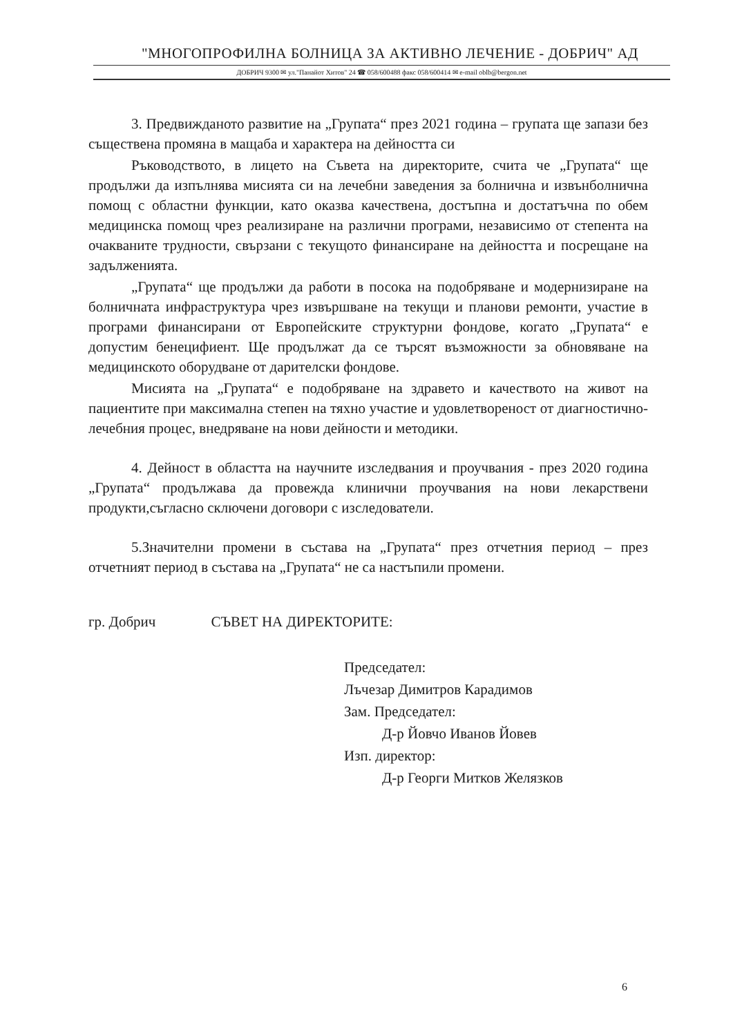"МНОГОПРОФИЛНА БОЛНИЦА ЗА АКТИВНО ЛЕЧЕНИЕ - ДОБРИЧ" АД
ДОБРИЧ 9300 ✉ ул."Панайот Хитов" 24 ☎ 058/600488 факс 058/600414 ✉ e-mail oblb@bergon.net
3. Предвижданото развитие на „Групата“ през 2021 година – групата ще запази без съществена промяна в мащаба и характера на дейността си
Ръководството, в лицето на Съвета на директорите, счита че „Групата“ ще продължи да изпълнява мисията си на лечебни заведения за болнична и извънболнична помощ с областни функции, като оказва качествена, достъпна и достатъчна по обем медицинска помощ чрез реализиране на различни програми, независимо от степента на очакваните трудности, свързани с текущото финансиране на дейността и посрещане на задълженията.
„Групата“ ще продължи да работи в посока на подобряване и модернизиране на болничната инфраструктура чрез извършване на текущи и планови ремонти, участие в програми финансирани от Европейските структурни фондове, когато „Групата“ е допустим бенецифиент. Ще продължат да се търсят възможности за обновяване на медицинското оборудване от дарителски фондове.
Мисията на „Групата“ е подобряване на здравето и качеството на живот на пациентите при максимална степен на тяхно участие и удовлетвореност от диагностично- лечебния процес, внедряване на нови дейности и методики.
4. Дейност в областта на научните изследвания и проучвания - през 2020 година „Групата“ продължава да провежда клинични проучвания на нови лекарствени продукти,съгласно сключени договори с изследователи.
5.Значителни промени в състава на „Групата“ през отчетния период – през отчетният период в състава на „Групата“ не са настъпили промени.
гр. Добрич СЪВЕТ НА ДИРЕКТОРИТЕ:
Председател:
Лъчезар Димитров Карадимов
Зам. Председател:
Д-р Йовчо Иванов Йовев
Изп. директор:
Д-р Георги Митков Желязков
6